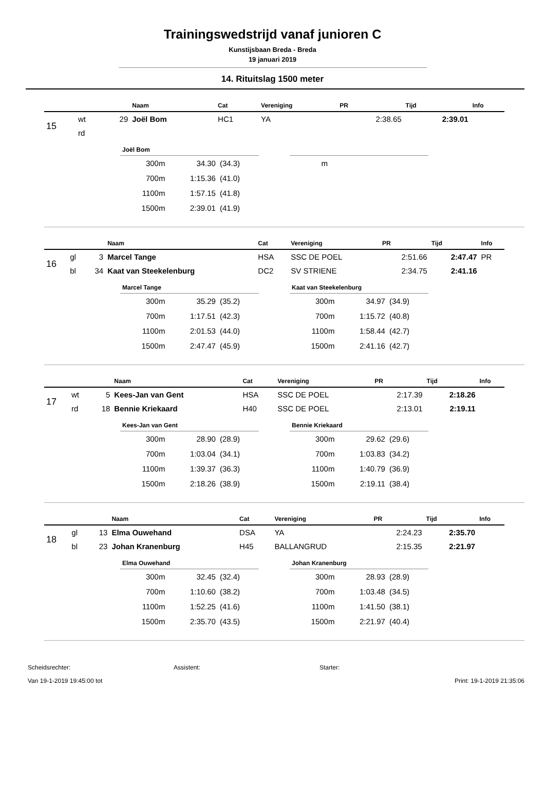Trainingswedstrijd vanaf junioren C
Kunstijsbaan Breda - Breda
19 januari 2019
14. Rituitslag 1500 meter
| | | | Naam | Cat | Vereniging | PR | Tijd | Info |
| --- | --- | --- | --- | --- | --- | --- | --- | --- |
| 15 | wt | 29 | Joël Bom | HC1 | YA | 2:38.65 | 2:39.01 | |
| | rd | | | | | | | |
Joël Bom
| 300m | 34.30 | (34.3) |
| 700m | 1:15.36 | (41.0) |
| 1100m | 1:57.15 | (41.8) |
| 1500m | 2:39.01 | (41.9) |
| m | | |
| | | | Naam | Cat | Vereniging | PR | Tijd | Info |
| --- | --- | --- | --- | --- | --- | --- | --- | --- |
| 16 | gl | 3 | Marcel Tange | HSA | SSC DE POEL | 2:51.66 | 2:47.47 | PR |
| | bl | 34 | Kaat van Steekelenburg | DC2 | SV STRIENE | 2:34.75 | 2:41.16 | |
Marcel Tange
| 300m | 35.29 | (35.2) |
| 700m | 1:17.51 | (42.3) |
| 1100m | 2:01.53 | (44.0) |
| 1500m | 2:47.47 | (45.9) |
Kaat van Steekelenburg
| 300m | 34.97 | (34.9) |
| 700m | 1:15.72 | (40.8) |
| 1100m | 1:58.44 | (42.7) |
| 1500m | 2:41.16 | (42.7) |
| | | | Naam | Cat | Vereniging | PR | Tijd | Info |
| --- | --- | --- | --- | --- | --- | --- | --- | --- |
| 17 | wt | 5 | Kees-Jan van Gent | HSA | SSC DE POEL | 2:17.39 | 2:18.26 | |
| | rd | 18 | Bennie Kriekaard | H40 | SSC DE POEL | 2:13.01 | 2:19.11 | |
Kees-Jan van Gent
| 300m | 28.90 | (28.9) |
| 700m | 1:03.04 | (34.1) |
| 1100m | 1:39.37 | (36.3) |
| 1500m | 2:18.26 | (38.9) |
Bennie Kriekaard
| 300m | 29.62 | (29.6) |
| 700m | 1:03.83 | (34.2) |
| 1100m | 1:40.79 | (36.9) |
| 1500m | 2:19.11 | (38.4) |
| | | | Naam | Cat | Vereniging | PR | Tijd | Info |
| --- | --- | --- | --- | --- | --- | --- | --- | --- |
| 18 | gl | 13 | Elma Ouwehand | DSA | YA | 2:24.23 | 2:35.70 | |
| | bl | 23 | Johan Kranenburg | H45 | BALLANGRUD | 2:15.35 | 2:21.97 | |
Elma Ouwehand
| 300m | 32.45 | (32.4) |
| 700m | 1:10.60 | (38.2) |
| 1100m | 1:52.25 | (41.6) |
| 1500m | 2:35.70 | (43.5) |
Johan Kranenburg
| 300m | 28.93 | (28.9) |
| 700m | 1:03.48 | (34.5) |
| 1100m | 1:41.50 | (38.1) |
| 1500m | 2:21.97 | (40.4) |
Scheidsrechter: Assistent: Starter:
Van 19-1-2019 19:45:00 tot Print: 19-1-2019 21:35:06